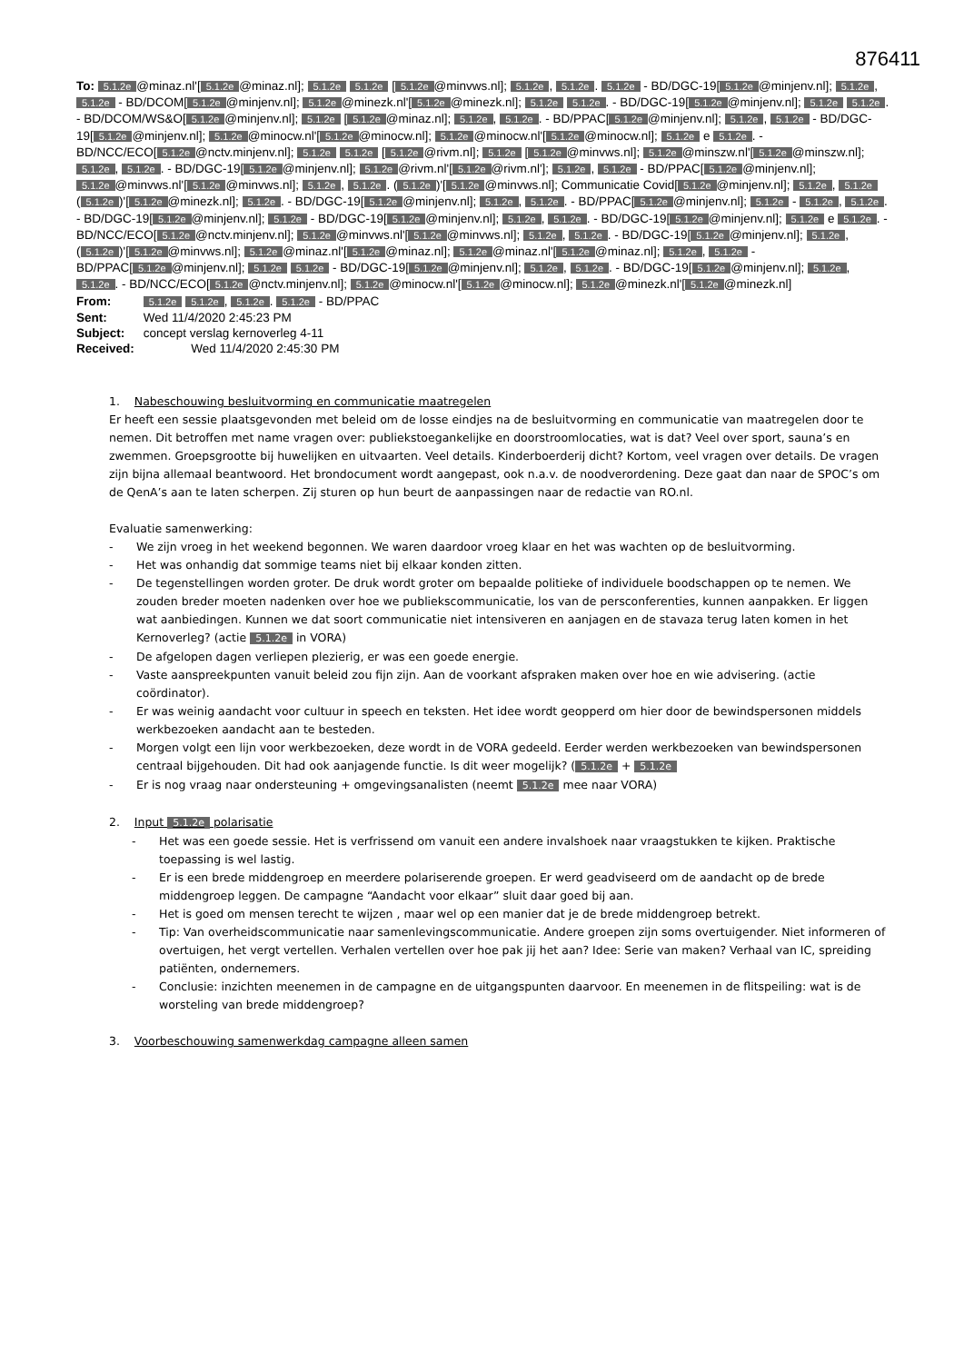876411
To: 5.1.2e @minaz.nl'[5.1.2e @minaz.nl]; 5.1.2e 5.1.2e [5.1.2e @minvws.nl]; 5.1.2e, 5.1.2e. 5.1.2e - BD/DGC-19[5.1.2e @minjenv.nl]; 5.1.2e, 5.1.2e - BD/DCOM[5.1.2e @minjenv.nl]; 5.1.2e @minezk.nl'[5.1.2e @minezk.nl]; 5.1.2e 5.1.2e. - BD/DGC-19[5.1.2e @minjenv.nl]; 5.1.2e 5.1.2e. - BD/DCOM/WS&O[5.1.2e @minjenv.nl]; 5.1.2e [5.1.2e @minaz.nl]; 5.1.2e, 5.1.2e. - BD/PPAC[5.1.2e @minjenv.nl]; 5.1.2e, 5.1.2e - BD/DGC-19[5.1.2e @minjenv.nl]; 5.1.2e @minocw.nl'[5.1.2e @minocw.nl]; 5.1.2e @minocw.nl'[5.1.2e @minocw.nl]; 5.1.2e e 5.1.2e. - BD/NCC/ECO[5.1.2e @nctv.minjenv.nl]; 5.1.2e 5.1.2e [5.1.2e @rivm.nl]; 5.1.2e [5.1.2e @minvws.nl]; 5.1.2e @minszw.nl'[5.1.2e @minszw.nl]; 5.1.2e, 5.1.2e. - BD/DGC-19[5.1.2e @minjenv.nl]; 5.1.2e @rivm.nl'[5.1.2e @rivm.nl']; 5.1.2e, 5.1.2e - BD/PPAC[5.1.2e @minjenv.nl]; 5.1.2e @minvws.nl'[5.1.2e @minvws.nl]; 5.1.2e, 5.1.2e. (5.1.2e)'[5.1.2e @minvws.nl]; Communicatie Covid[5.1.2e @minjenv.nl]; 5.1.2e, 5.1.2e (5.1.2e)'[5.1.2e @minezk.nl]; 5.1.2e. - BD/DGC-19[5.1.2e @minjenv.nl]; 5.1.2e, 5.1.2e. - BD/PPAC[5.1.2e @minjenv.nl]; 5.1.2e - 5.1.2e, 5.1.2e. - BD/DGC-19[5.1.2e @minjenv.nl]; 5.1.2e - BD/DGC-19[5.1.2e @minjenv.nl]; 5.1.2e, 5.1.2e. - BD/DGC-19[5.1.2e @minjenv.nl]; 5.1.2e e 5.1.2e. - BD/NCC/ECO[5.1.2e @nctv.minjenv.nl]; 5.1.2e @minvws.nl'[5.1.2e @minvws.nl]; 5.1.2e, 5.1.2e. - BD/DGC-19[5.1.2e @minjenv.nl]; 5.1.2e, (5.1.2e)'[5.1.2e @minvws.nl]; 5.1.2e @minaz.nl'[5.1.2e @minaz.nl]; 5.1.2e @minaz.nl'[5.1.2e @minaz.nl]; 5.1.2e, 5.1.2e - BD/PPAC[5.1.2e @minjenv.nl]; 5.1.2e 5.1.2e - BD/DGC-19[5.1.2e @minjenv.nl]; 5.1.2e, 5.1.2e. - BD/DGC-19[5.1.2e @minjenv.nl]; 5.1.2e, 5.1.2e. - BD/NCC/ECO[5.1.2e @nctv.minjenv.nl]; 5.1.2e @minocw.nl'[5.1.2e @minocw.nl]; 5.1.2e @minezk.nl'[5.1.2e @minezk.nl]
From: 5.1.2e 5.1.2e, 5.1.2e. 5.1.2e - BD/PPAC
Sent: Wed 11/4/2020 2:45:23 PM
Subject: concept verslag kernoverleg 4-11
Received: Wed 11/4/2020 2:45:30 PM
1. Nabeschouwing besluitvorming en communicatie maatregelen
Er heeft een sessie plaatsgevonden met beleid om de losse eindjes na de besluitvorming en communicatie van maatregelen door te nemen. Dit betroffen met name vragen over: publiekstoegankelijke en doorstroomlocaties, wat is dat? Veel over sport, sauna’s en zwemmen. Groepsgrootte bij huwelijken en uitvaarten. Veel details. Kinderboerderij dicht? Kortom, veel vragen over details. De vragen zijn bijna allemaal beantwoord. Het brondocument wordt aangepast, ook n.a.v. de noodverordening. Deze gaat dan naar de SPOC’s om de QenA’s aan te laten scherpen. Zij sturen op hun beurt de aanpassingen naar de redactie van RO.nl.
Evaluatie samenwerking:
- We zijn vroeg in het weekend begonnen. We waren daardoor vroeg klaar en het was wachten op de besluitvorming.
- Het was onhandig dat sommige teams niet bij elkaar konden zitten.
- De tegenstellingen worden groter. De druk wordt groter om bepaalde politieke of individuele boodschappen op te nemen. We zouden breder moeten nadenken over hoe we publiekscommunicatie, los van de persconferenties, kunnen aanpakken. Er liggen wat aanbiedingen. Kunnen we dat soort communicatie niet intensiveren en aanjagen en de stavaza terug laten komen in het Kernoverleg? (actie 5.1.2e in VORA)
- De afgelopen dagen verliepen plezierig, er was een goede energie.
- Vaste aanspreekpunten vanuit beleid zou fijn zijn. Aan de voorkant afspraken maken over hoe en wie advisering. (actie coördinator).
- Er was weinig aandacht voor cultuur in speech en teksten. Het idee wordt geopperd om hier door de bewindspersonen middels werkbezoeken aandacht aan te besteden.
- Morgen volgt een lijn voor werkbezoeken, deze wordt in de VORA gedeeld. Eerder werden werkbezoeken van bewindspersonen centraal bijgehouden. Dit had ook aanjagende functie. Is dit weer mogelijk? (5.1.2e + 5.1.2e
- Er is nog vraag naar ondersteuning + omgevingsanalisten (neemt 5.1.2e mee naar VORA)
2. Input 5.1.2e polarisatie
- Het was een goede sessie. Het is verfrissend om vanuit een andere invalshoek naar vraagstukken te kijken. Praktische toepassing is wel lastig.
- Er is een brede middengroep en meerdere polariserende groepen. Er werd geadviseerd om de aandacht op de brede middengroep leggen. De campagne “Aandacht voor elkaar” sluit daar goed bij aan.
- Het is goed om mensen terecht te wijzen , maar wel op een manier dat je de brede middengroep betrekt.
- Tip: Van overheidscommunicatie naar samenlevingscommunicatie. Andere groepen zijn soms overtuigender. Niet informeren of overtuigen, het vergt vertellen. Verhalen vertellen over hoe pak jij het aan? Idee: Serie van maken? Verhaal van IC, spreiding patiënten, ondernemers.
- Conclusie: inzichten meenemen in de campagne en de uitgangspunten daarvoor. En meenemen in de flitspeiling: wat is de worsteling van brede middengroep?
3. Voorbeschouwing samenwerkdag campagne alleen samen